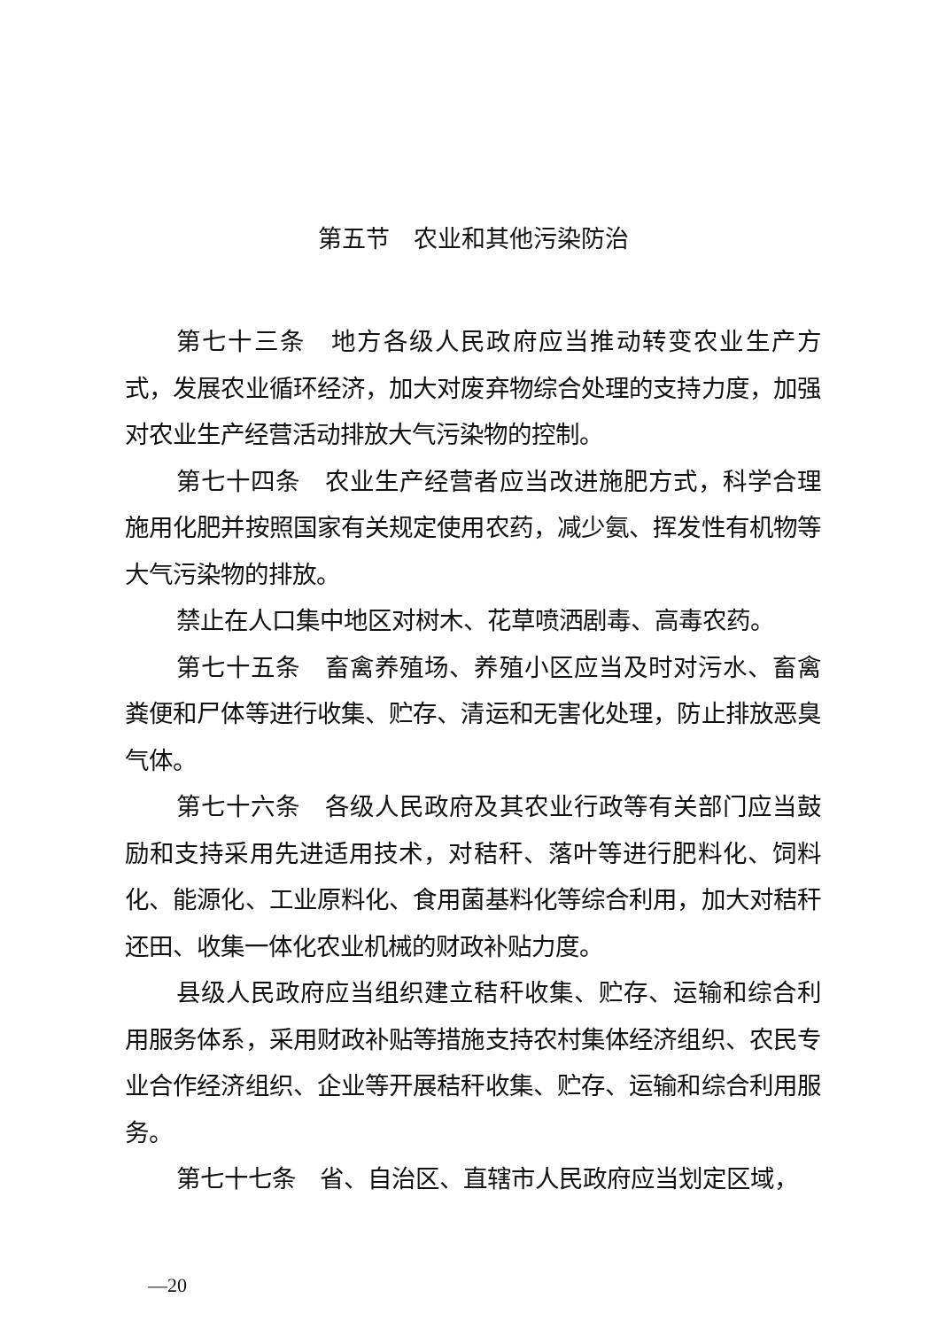第五节　农业和其他污染防治
第七十三条　地方各级人民政府应当推动转变农业生产方式，发展农业循环经济，加大对废弃物综合处理的支持力度，加强对农业生产经营活动排放大气污染物的控制。
第七十四条　农业生产经营者应当改进施肥方式，科学合理施用化肥并按照国家有关规定使用农药，减少氨、挥发性有机物等大气污染物的排放。
禁止在人口集中地区对树木、花草喷洒剧毒、高毒农药。
第七十五条　畜禽养殖场、养殖小区应当及时对污水、畜禽粪便和尸体等进行收集、贮存、清运和无害化处理，防止排放恶臭气体。
第七十六条　各级人民政府及其农业行政等有关部门应当鼓励和支持采用先进适用技术，对秸秆、落叶等进行肥料化、饲料化、能源化、工业原料化、食用菌基料化等综合利用，加大对秸秆还田、收集一体化农业机械的财政补贴力度。
县级人民政府应当组织建立秸秆收集、贮存、运输和综合利用服务体系，采用财政补贴等措施支持农村集体经济组织、农民专业合作经济组织、企业等开展秸秆收集、贮存、运输和综合利用服务。
第七十七条　省、自治区、直辖市人民政府应当划定区域，
—20